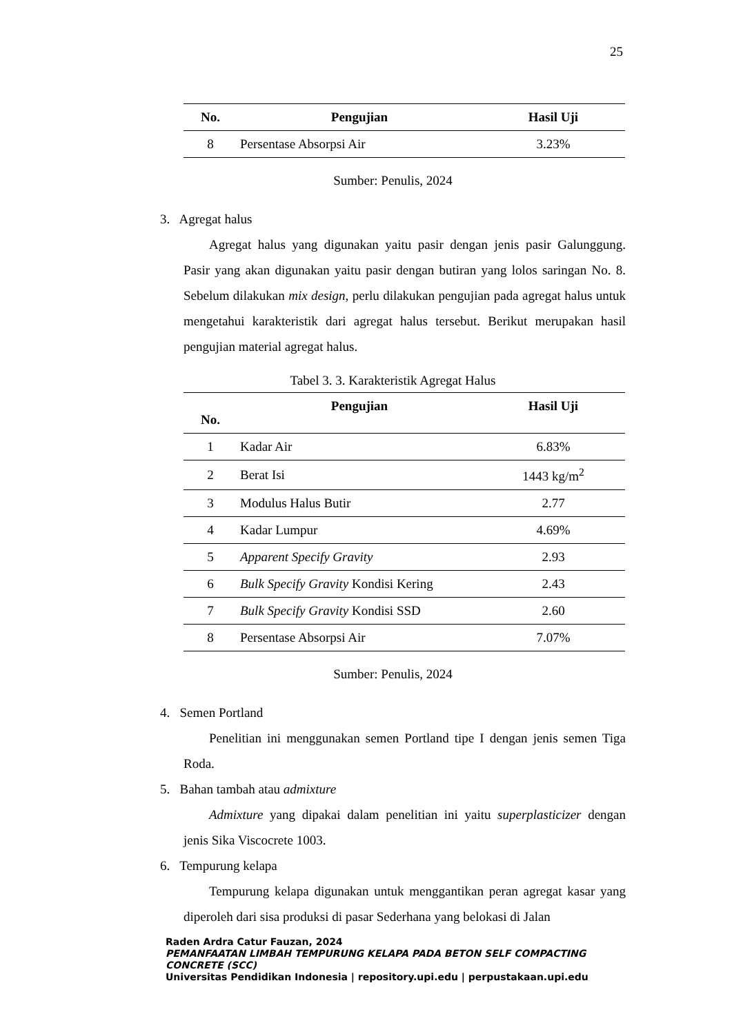25
| No. | Pengujian | Hasil Uji |
| --- | --- | --- |
| 8 | Persentase Absorpsi Air | 3.23% |
Sumber: Penulis, 2024
3. Agregat halus
Agregat halus yang digunakan yaitu pasir dengan jenis pasir Galunggung. Pasir yang akan digunakan yaitu pasir dengan butiran yang lolos saringan No. 8. Sebelum dilakukan mix design, perlu dilakukan pengujian pada agregat halus untuk mengetahui karakteristik dari agregat halus tersebut. Berikut merupakan hasil pengujian material agregat halus.
Tabel 3. 3. Karakteristik Agregat Halus
| No. | Pengujian | Hasil Uji |
| --- | --- | --- |
| 1 | Kadar Air | 6.83% |
| 2 | Berat Isi | 1443 kg/m<sup>2</sup> |
| 3 | Modulus Halus Butir | 2.77 |
| 4 | Kadar Lumpur | 4.69% |
| 5 | Apparent Specify Gravity | 2.93 |
| 6 | Bulk Specify Gravity Kondisi Kering | 2.43 |
| 7 | Bulk Specify Gravity Kondisi SSD | 2.60 |
| 8 | Persentase Absorpsi Air | 7.07% |
Sumber: Penulis, 2024
4. Semen Portland
Penelitian ini menggunakan semen Portland tipe I dengan jenis semen Tiga Roda.
5. Bahan tambah atau admixture
Admixture yang dipakai dalam penelitian ini yaitu superplasticizer dengan jenis Sika Viscocrete 1003.
6. Tempurung kelapa
Tempurung kelapa digunakan untuk menggantikan peran agregat kasar yang diperoleh dari sisa produksi di pasar Sederhana yang belokasi di Jalan
Raden Ardra Catur Fauzan, 2024
PEMANFAATAN LIMBAH TEMPURUNG KELAPA PADA BETON SELF COMPACTING CONCRETE (SCC)
Universitas Pendidikan Indonesia | repository.upi.edu | perpustakaan.upi.edu